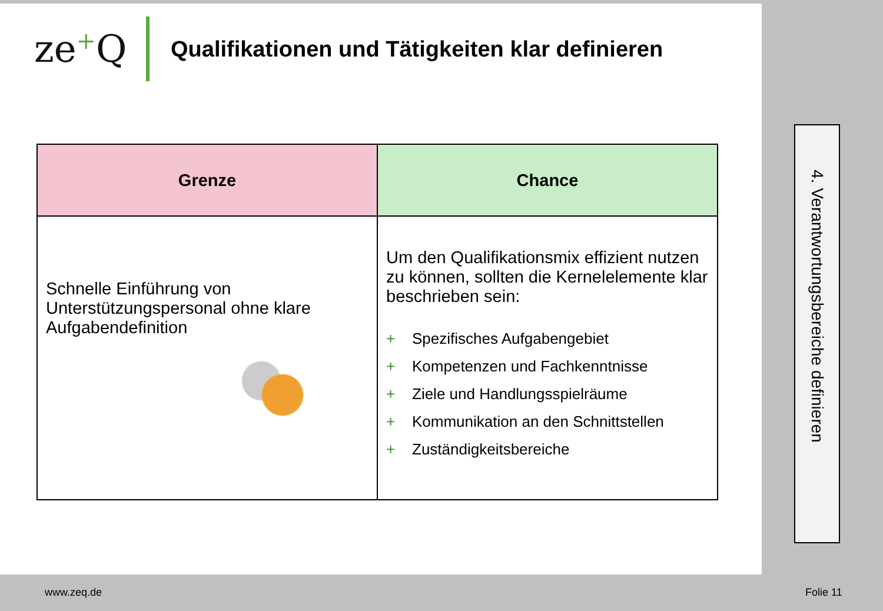ze+Q
Qualifikationen und Tätigkeiten klar definieren
| Grenze | Chance |
| --- | --- |
| Schnelle Einführung von Unterstützungspersonal ohne klare Aufgabendefinition | Um den Qualifikationsmix effizient nutzen zu können, sollten die Kernelelemente klar beschrieben sein: + Spezifisches Aufgabengebiet + Kompetenzen und Fachkenntnisse + Ziele und Handlungsspielräume + Kommunikation an den Schnittstellen + Zuständigkeitsbereiche |
4. Verantwortungsbereiche definieren
www.zeq.de Folie 11